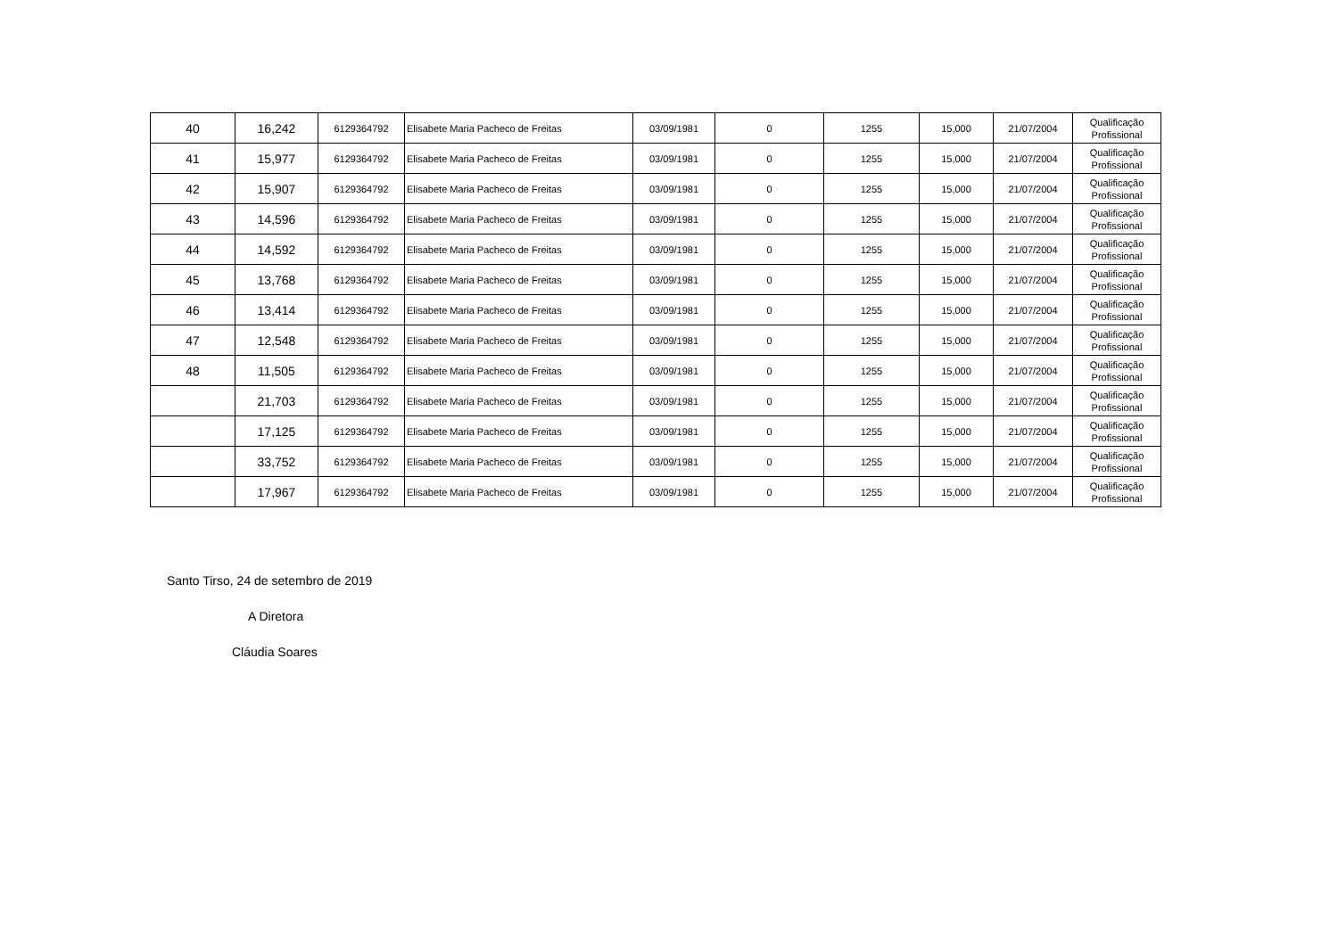| 40 | 16,242 | 6129364792 | Elisabete Maria Pacheco de Freitas | 03/09/1981 | 0 | 1255 | 15,000 | 21/07/2004 | Qualificação Profissional |
| 41 | 15,977 | 6129364792 | Elisabete Maria Pacheco de Freitas | 03/09/1981 | 0 | 1255 | 15,000 | 21/07/2004 | Qualificação Profissional |
| 42 | 15,907 | 6129364792 | Elisabete Maria Pacheco de Freitas | 03/09/1981 | 0 | 1255 | 15,000 | 21/07/2004 | Qualificação Profissional |
| 43 | 14,596 | 6129364792 | Elisabete Maria Pacheco de Freitas | 03/09/1981 | 0 | 1255 | 15,000 | 21/07/2004 | Qualificação Profissional |
| 44 | 14,592 | 6129364792 | Elisabete Maria Pacheco de Freitas | 03/09/1981 | 0 | 1255 | 15,000 | 21/07/2004 | Qualificação Profissional |
| 45 | 13,768 | 6129364792 | Elisabete Maria Pacheco de Freitas | 03/09/1981 | 0 | 1255 | 15,000 | 21/07/2004 | Qualificação Profissional |
| 46 | 13,414 | 6129364792 | Elisabete Maria Pacheco de Freitas | 03/09/1981 | 0 | 1255 | 15,000 | 21/07/2004 | Qualificação Profissional |
| 47 | 12,548 | 6129364792 | Elisabete Maria Pacheco de Freitas | 03/09/1981 | 0 | 1255 | 15,000 | 21/07/2004 | Qualificação Profissional |
| 48 | 11,505 | 6129364792 | Elisabete Maria Pacheco de Freitas | 03/09/1981 | 0 | 1255 | 15,000 | 21/07/2004 | Qualificação Profissional |
| | 21,703 | 6129364792 | Elisabete Maria Pacheco de Freitas | 03/09/1981 | 0 | 1255 | 15,000 | 21/07/2004 | Qualificação Profissional |
| | 17,125 | 6129364792 | Elisabete Maria Pacheco de Freitas | 03/09/1981 | 0 | 1255 | 15,000 | 21/07/2004 | Qualificação Profissional |
| | 33,752 | 6129364792 | Elisabete Maria Pacheco de Freitas | 03/09/1981 | 0 | 1255 | 15,000 | 21/07/2004 | Qualificação Profissional |
| | 17,967 | 6129364792 | Elisabete Maria Pacheco de Freitas | 03/09/1981 | 0 | 1255 | 15,000 | 21/07/2004 | Qualificação Profissional |
Santo Tirso, 24 de setembro de 2019
A Diretora
Cláudia Soares